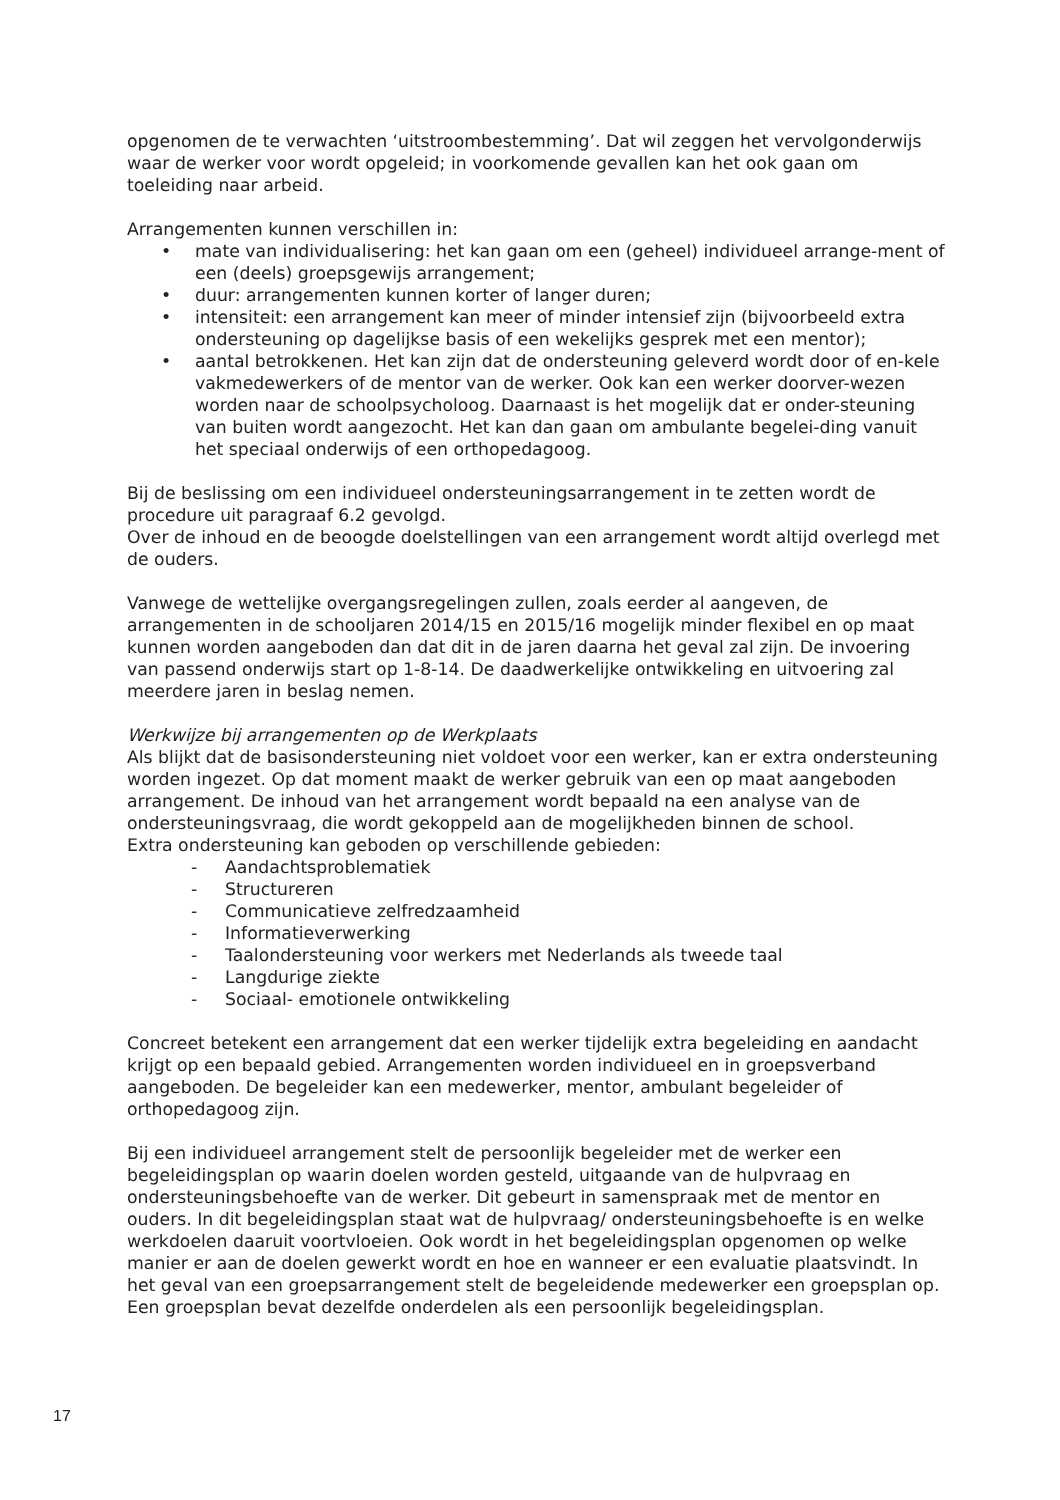opgenomen de te verwachten ‘uitstroombestemming’. Dat wil zeggen het vervolgonderwijs waar de werker voor wordt opgeleid; in voorkomende gevallen kan het ook gaan om toeleiding naar arbeid.
Arrangementen kunnen verschillen in:
• mate van individualisering: het kan gaan om een (geheel) individueel arrange-ment of een (deels) groepsgewijs arrangement;
• duur: arrangementen kunnen korter of langer duren;
• intensiteit: een arrangement kan meer of minder intensief zijn (bijvoorbeeld extra ondersteuning op dagelijkse basis of een wekelijks gesprek met een mentor);
• aantal betrokkenen. Het kan zijn dat de ondersteuning geleverd wordt door of en-kele vakmedewerkers of de mentor van de werker. Ook kan een werker doorver-wezen worden naar de schoolpsycholoog. Daarnaast is het mogelijk dat er onder-steuning van buiten wordt aangezocht. Het kan dan gaan om ambulante begelei-ding vanuit het speciaal onderwijs of een orthopedagoog.
Bij de beslissing om een individueel ondersteuningsarrangement in te zetten wordt de procedure uit paragraaf 6.2 gevolgd.
Over de inhoud en de beoogde doelstellingen van een arrangement wordt altijd overlegd met de ouders.
Vanwege de wettelijke overgangsregelingen zullen, zoals eerder al aangeven, de arrangementen in de schooljaren 2014/15 en 2015/16 mogelijk minder flexibel en op maat kunnen worden aangeboden dan dat dit in de jaren daarna het geval zal zijn. De invoering van passend onderwijs start op 1-8-14. De daadwerkelijke ontwikkeling en uitvoering zal meerdere jaren in beslag nemen.
Werkwijze bij arrangementen op de Werkplaats
Als blijkt dat de basisondersteuning niet voldoet voor een werker, kan er extra ondersteuning worden ingezet. Op dat moment maakt de werker gebruik van een op maat aangeboden arrangement. De inhoud van het arrangement wordt bepaald na een analyse van de ondersteuningsvraag, die wordt gekoppeld aan de mogelijkheden binnen de school.
Extra ondersteuning kan geboden op verschillende gebieden:
- Aandachtsproblematiek
- Structureren
- Communicatieve zelfredzaamheid
- Informatieverwerking
- Taalondersteuning voor werkers met Nederlands als tweede taal
- Langdurige ziekte
- Sociaal- emotionele ontwikkeling
Concreet betekent een arrangement dat een werker tijdelijk extra begeleiding en aandacht krijgt op een bepaald gebied. Arrangementen worden individueel en in groepsverband aangeboden. De begeleider kan een medewerker, mentor, ambulant begeleider of orthopedagoog zijn.
Bij een individueel arrangement stelt de persoonlijk begeleider met de werker een begeleidingsplan op waarin doelen worden gesteld, uitgaande van de hulpvraag en ondersteuningsbehoefte van de werker. Dit gebeurt in samenspraak met de mentor en ouders. In dit begeleidingsplan staat wat de hulpvraag/ ondersteuningsbehoefte is en welke werkdoelen daaruit voortvloeien. Ook wordt in het begeleidingsplan opgenomen op welke manier er aan de doelen gewerkt wordt en hoe en wanneer er een evaluatie plaatsvindt. In het geval van een groepsarrangement stelt de begeleidende medewerker een groepsplan op. Een groepsplan bevat dezelfde onderdelen als een persoonlijk begeleidingsplan.
17